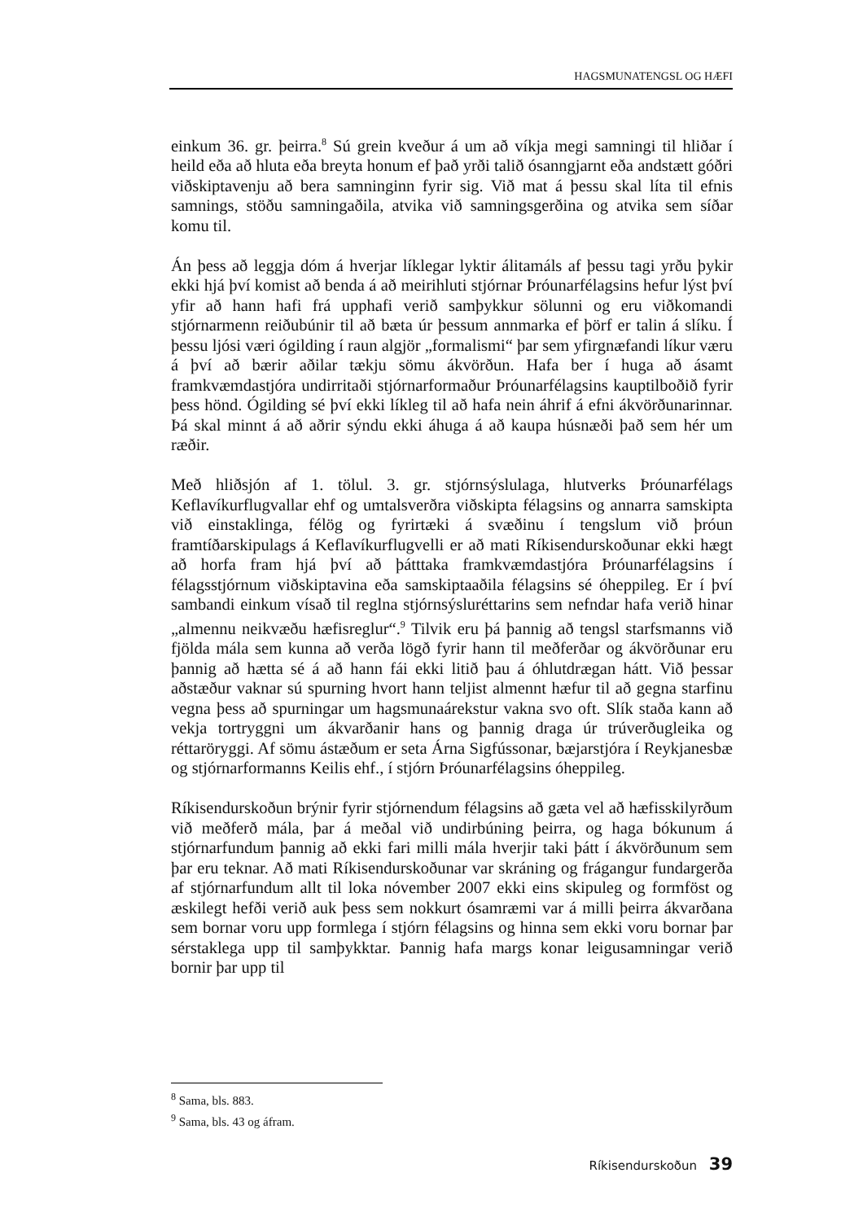HAGSMUNATENGSL OG HÆFI
einkum 36. gr. þeirra.<sup>8</sup> Sú grein kveður á um að víkja megi samningi til hliðar í heild eða að hluta eða breyta honum ef það yrði talið ósanngjarnt eða andstætt góðri viðskiptavenju að bera samninginn fyrir sig. Við mat á þessu skal líta til efnis samnings, stöðu samningaðila, atvika við samningsgerðina og atvika sem síðar komu til.
Án þess að leggja dóm á hverjar líklegar lyktir álitamáls af þessu tagi yrðu þykir ekki hjá því komist að benda á að meirihluti stjórnar Þróunarfélagsins hefur lýst því yfir að hann hafi frá upphafi verið samþykkur sölunni og eru viðkomandi stjórnarmenn reiðubúnir til að bæta úr þessum annmarka ef þörf er talin á slíku. Í þessu ljósi væri ógilding í raun algjör „formalismi“ þar sem yfirgnæfandi líkur væru á því að bærir aðilar tækju sömu ákvörðun. Hafa ber í huga að ásamt framkvæmdastjóra undirritaði stjórnarformaður Þróunarfélagsins kauptilboðið fyrir þess hönd. Ógilding sé því ekki líkleg til að hafa nein áhrif á efni ákvörðunarinnar. Þá skal minnt á að aðrir sýndu ekki áhuga á að kaupa húsnæði það sem hér um ræðir.
Með hliðsjón af 1. tölul. 3. gr. stjórnsýslulaga, hlutverks Þróunarfélags Keflavíkurflugvallar ehf og umtalsverðra viðskipta félagsins og annarra samskipta við einstaklinga, félög og fyrirtæki á svæðinu í tengslum við þróun framtíðarskipulags á Keflavíkurflugvelli er að mati Ríkisendurskoðunar ekki hægt að horfa fram hjá því að þátttaka framkvæmdastjóra Þróunarfélagsins í félagsstjórnum viðskiptavina eða samskiptaaðila félagsins sé óheppileg. Er í því sambandi einkum vísað til reglna stjórnsýsluréttarins sem nefndar hafa verið hinar „almennu neikvæðu hæfisreglur“.<sup>9</sup> Tilvik eru þá þannig að tengsl starfsmanns við fjölda mála sem kunna að verða lögð fyrir hann til meðferðar og ákvörðunar eru þannig að hætta sé á að hann fái ekki litið þau á óhlutdrægan hátt. Við þessar aðstæður vaknar sú spurning hvort hann teljist almennt hæfur til að gegna starfinu vegna þess að spurningar um hagsmunaárekstur vakna svo oft. Slík staða kann að vekja tortryggni um ákvarðanir hans og þannig draga úr trúverðugleika og réttaröryggi. Af sömu ástæðum er seta Árna Sigfússonar, bæjarstjóra í Reykjanesbæ og stjórnarformanns Keilis ehf., í stjórn Þróunarfélagsins óheppileg.
Ríkisendurskoðun brýnir fyrir stjórnendum félagsins að gæta vel að hæfisskilyrðum við meðferð mála, þar á meðal við undirbúning þeirra, og haga bókunum á stjórnarfundum þannig að ekki fari milli mála hverjir taki þátt í ákvörðunum sem þar eru teknar. Að mati Ríkisendurskoðunar var skráning og frágangur fundargerða af stjórnarfundum allt til loka nóvember 2007 ekki eins skipuleg og formföst og æskilegt hefði verið auk þess sem nokkurt ósamræmi var á milli þeirra ákvarðana sem bornar voru upp formlega í stjórn félagsins og hinna sem ekki voru bornar þar sérstaklega upp til samþykktar. Þannig hafa margs konar leigusamningar verið bornir þar upp til
<sup>8</sup> Sama, bls. 883.
<sup>9</sup> Sama, bls. 43 og áfram.
Ríkisendurskoðun 39